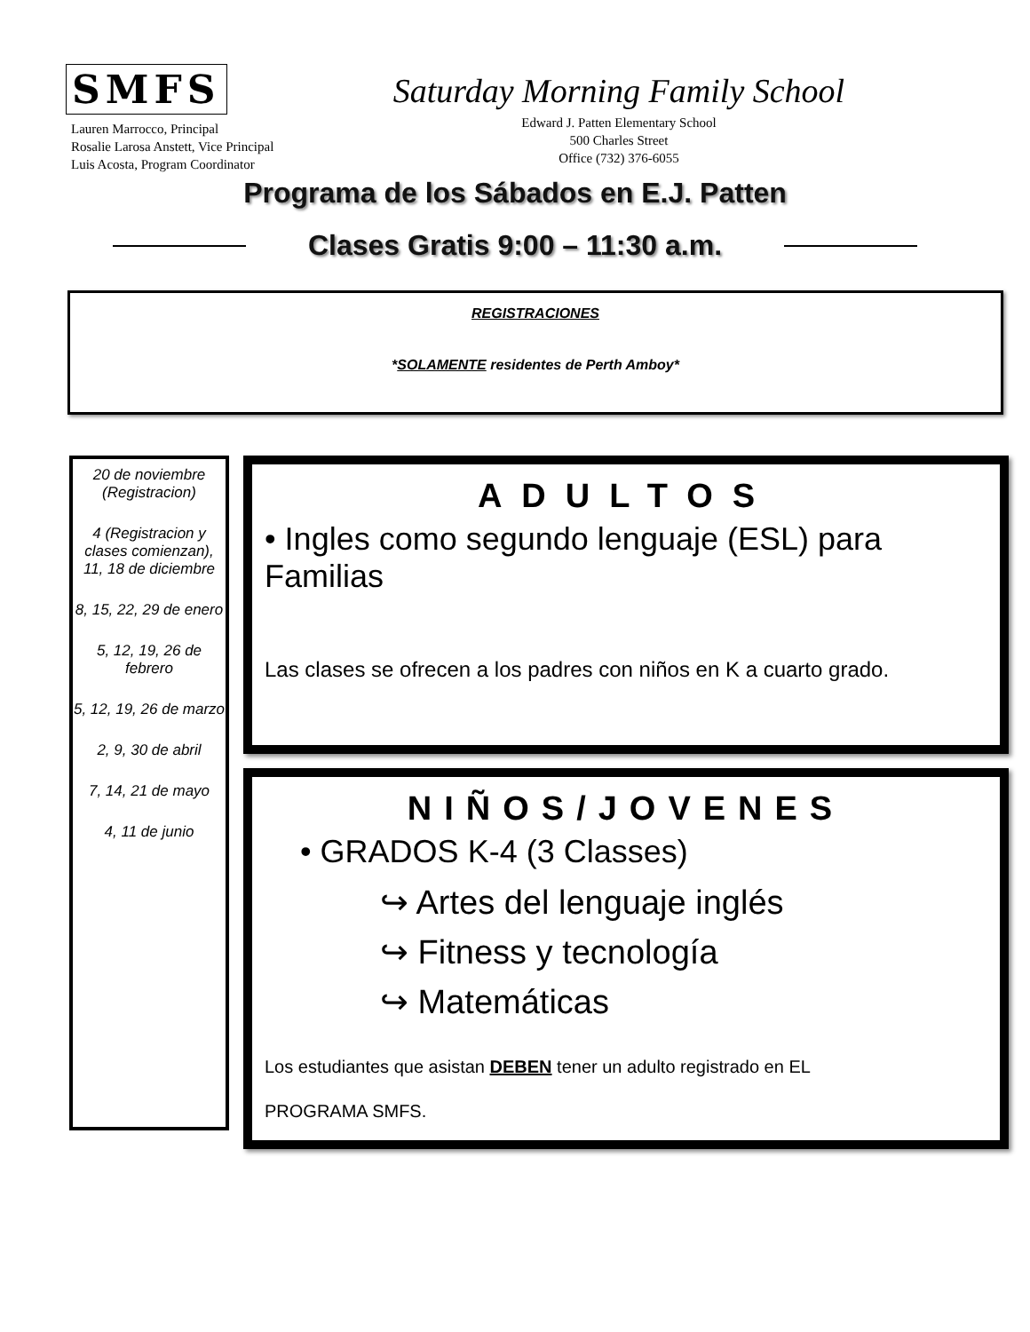SMFS
Lauren Marrocco, Principal
Rosalie Larosa Anstett, Vice Principal
Luis Acosta, Program Coordinator
Saturday Morning Family School
Edward J. Patten Elementary School
500 Charles Street
Office (732) 376-6055
Programa de los Sábados en E.J. Patten
Clases Gratis 9:00 – 11:30 a.m.
REGISTRACIONES
*SOLAMENTE residentes de Perth Amboy*
20 de noviembre (Registracion)
4 (Registracion y clases comienzan), 11, 18 de diciembre
8, 15, 22, 29 de enero
5, 12, 19, 26 de febrero
5, 12, 19, 26 de marzo
2, 9, 30 de abril
7, 14, 21 de mayo
4, 11 de junio
ADULTOS
• Ingles como segundo lenguaje (ESL) para Familias
Las clases se ofrecen a los padres con niños en K a cuarto grado.
NIÑOS/JOVENES
• GRADOS K-4 (3 Classes)
↪ Artes del lenguaje inglés
↪ Fitness y tecnología
↪ Matemáticas
Los estudiantes que asistan DEBEN tener un adulto registrado en EL
PROGRAMA SMFS.